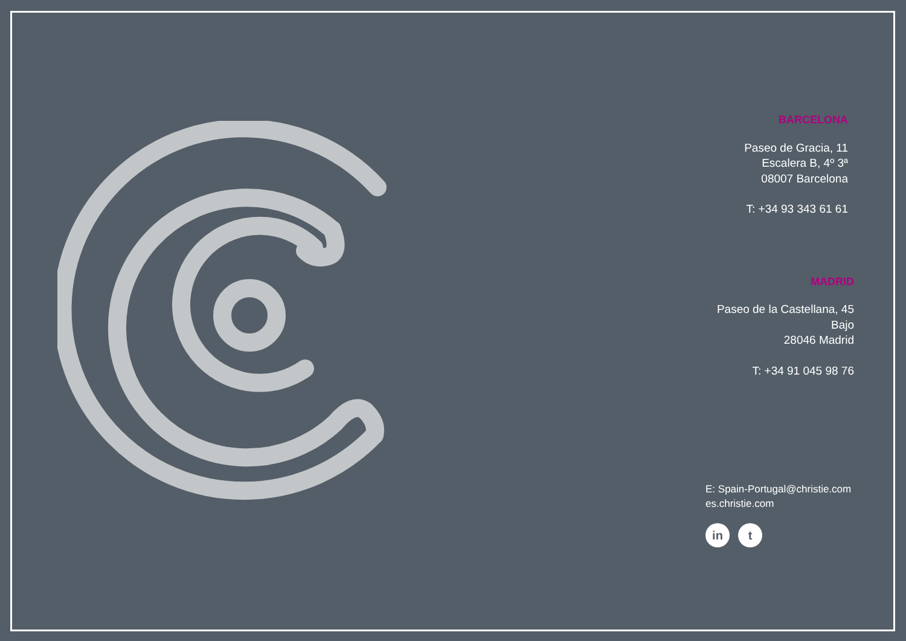BARCELONA
Paseo de Gracia, 11
Escalera B, 4º 3ª
08007 Barcelona
T: +34 93 343 61 61
MADRID
Paseo de la Castellana, 45
Bajo
28046 Madrid
T: +34 91 045 98 76
E: Spain-Portugal@christie.com
es.christie.com
in t